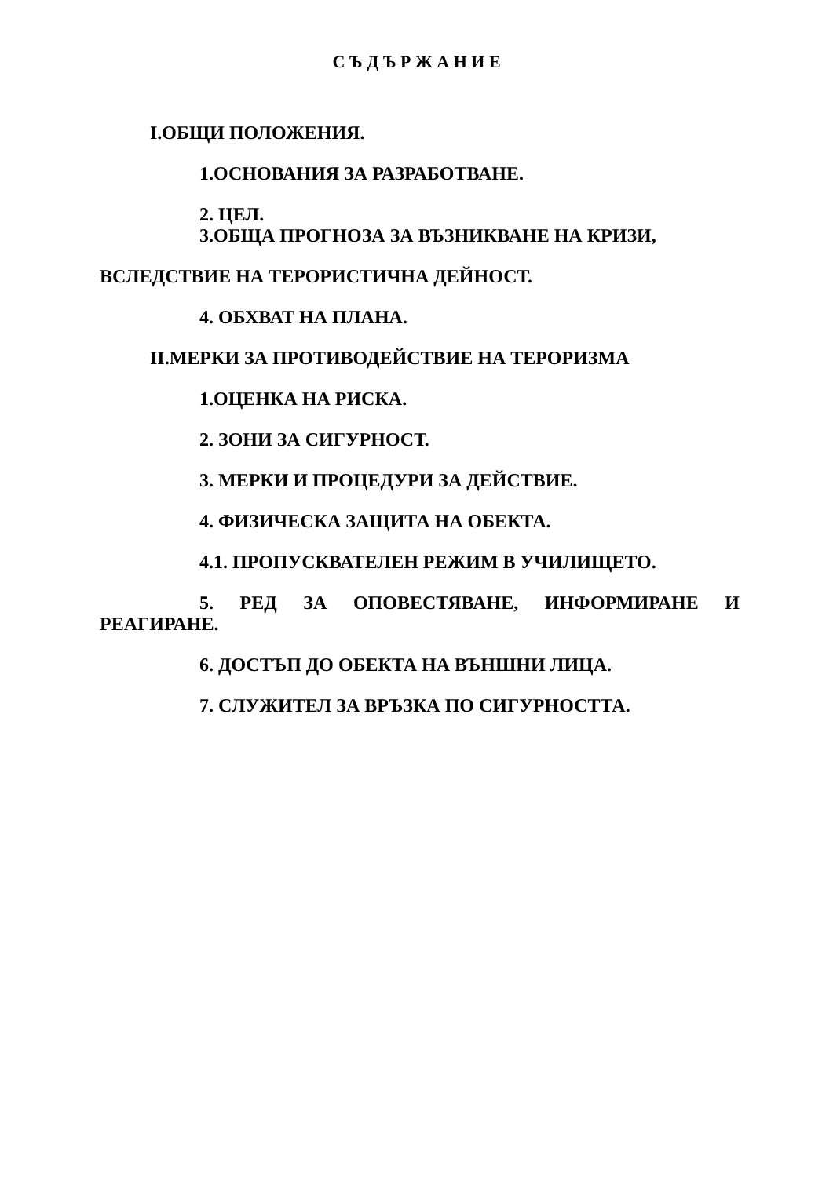С Ъ Д Ъ Р Ж А Н И Е
I.ОБЩИ ПОЛОЖЕНИЯ.
1.ОСНОВАНИЯ ЗА РАЗРАБОТВАНЕ.
2. ЦЕЛ.
3.ОБЩА ПРОГНОЗА ЗА ВЪЗНИКВАНЕ НА КРИЗИ,
ВСЛЕДСТВИЕ НА ТЕРОРИСТИЧНА ДЕЙНОСТ.
4. ОБХВАТ НА ПЛАНА.
II.МЕРКИ ЗА ПРОТИВОДЕЙСТВИЕ НА ТЕРОРИЗМА
1.ОЦЕНКА НА РИСКА.
2. ЗОНИ ЗА СИГУРНОСТ.
3. МЕРКИ И ПРОЦЕДУРИ ЗА ДЕЙСТВИЕ.
4. ФИЗИЧЕСКА ЗАЩИТА НА ОБЕКТА.
4.1. ПРОПУСКВАТЕЛЕН РЕЖИМ В УЧИЛИЩЕТО.
5. РЕД ЗА ОПОВЕСТЯВАНЕ, ИНФОРМИРАНЕ И РЕАГИРАНЕ.
6. ДОСТЪП ДО ОБЕКТА НА ВЪНШНИ ЛИЦА.
7. СЛУЖИТЕЛ ЗА ВРЪЗКА ПО СИГУРНОСТТА.